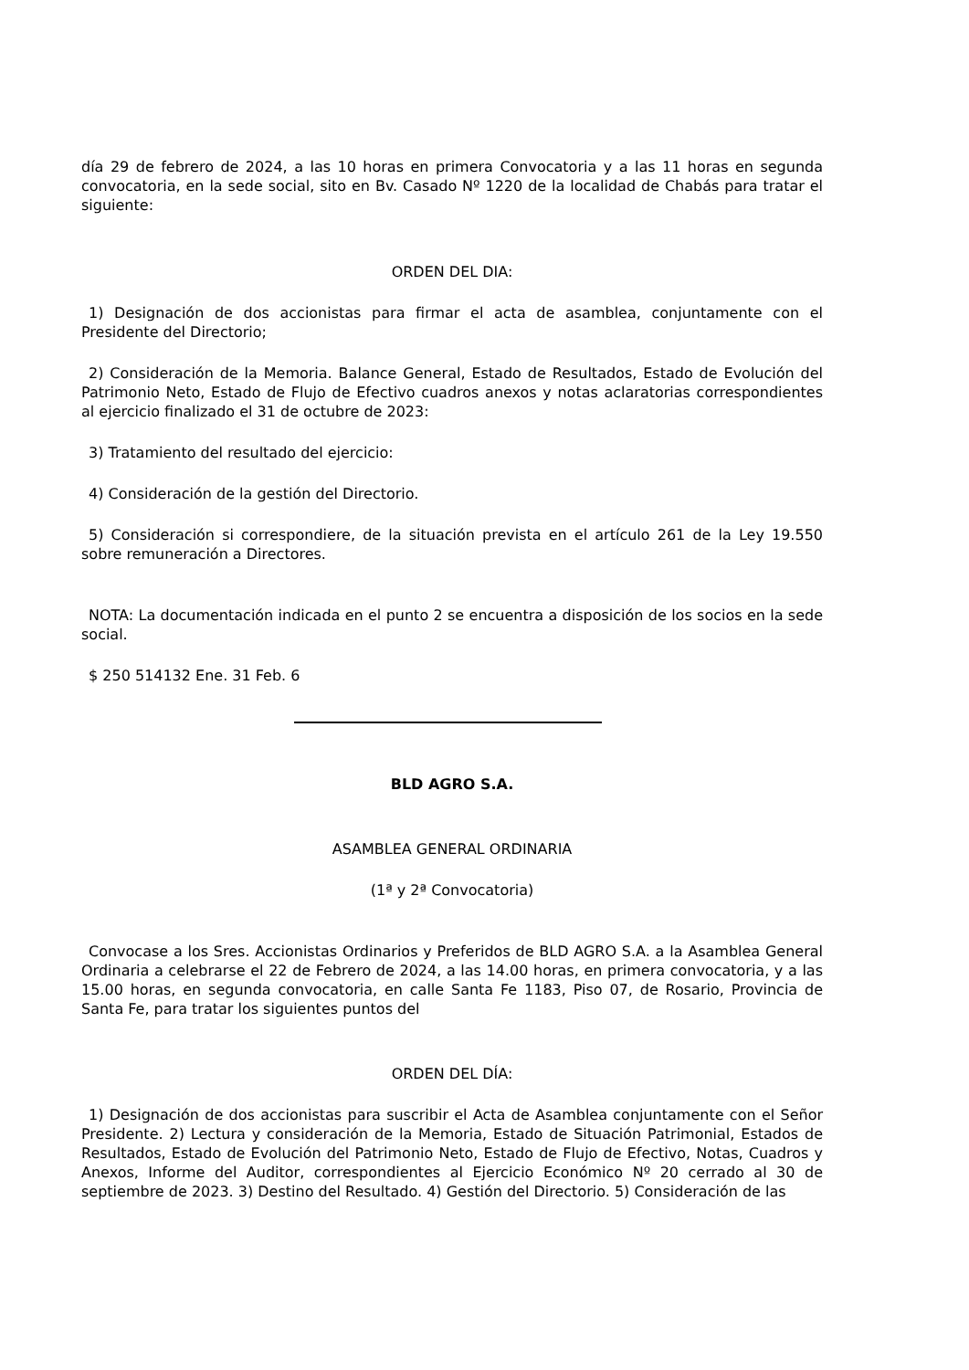día 29 de febrero de 2024, a las 10 horas en primera Convocatoria y a las 11 horas en segunda convocatoria, en la sede social, sito en Bv. Casado Nº 1220 de la localidad de Chabás para tratar el siguiente:
ORDEN DEL DIA:
1) Designación de dos accionistas para firmar el acta de asamblea, conjuntamente con el Presidente del Directorio;
2) Consideración de la Memoria. Balance General, Estado de Resultados, Estado de Evolución del Patrimonio Neto, Estado de Flujo de Efectivo cuadros anexos y notas aclaratorias correspondientes al ejercicio finalizado el 31 de octubre de 2023:
3) Tratamiento del resultado del ejercicio:
4) Consideración de la gestión del Directorio.
5) Consideración si correspondiere, de la situación prevista en el artículo 261 de la Ley 19.550 sobre remuneración a Directores.
NOTA: La documentación indicada en el punto 2 se encuentra a disposición de los socios en la sede social.
$ 250 514132 Ene. 31 Feb. 6
BLD AGRO S.A.
ASAMBLEA GENERAL ORDINARIA
(1ª y 2ª Convocatoria)
Convocase a los Sres. Accionistas Ordinarios y Preferidos de BLD AGRO S.A. a la Asamblea General Ordinaria a celebrarse el 22 de Febrero de 2024, a las 14.00 horas, en primera convocatoria, y a las 15.00 horas, en segunda convocatoria, en calle Santa Fe 1183, Piso 07, de Rosario, Provincia de Santa Fe, para tratar los siguientes puntos del
ORDEN DEL DÍA:
1) Designación de dos accionistas para suscribir el Acta de Asamblea conjuntamente con el Señor Presidente. 2) Lectura y consideración de la Memoria, Estado de Situación Patrimonial, Estados de Resultados, Estado de Evolución del Patrimonio Neto, Estado de Flujo de Efectivo, Notas, Cuadros y Anexos, Informe del Auditor, correspondientes al Ejercicio Económico Nº 20 cerrado al 30 de septiembre de 2023. 3) Destino del Resultado. 4) Gestión del Directorio. 5) Consideración de las